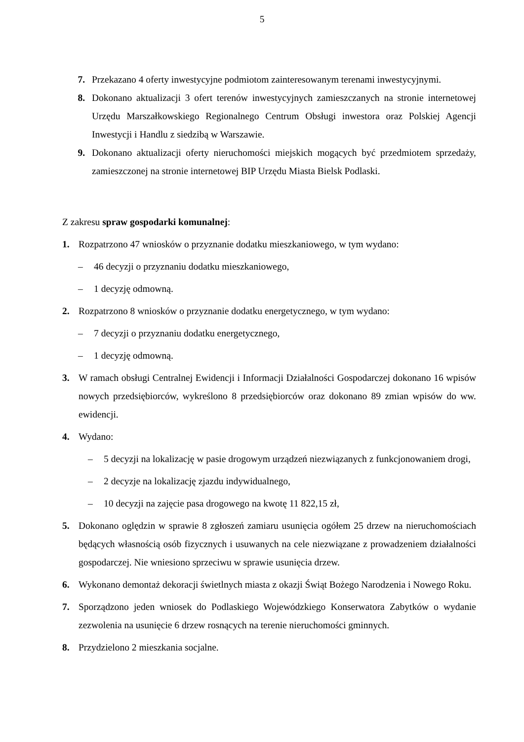5
7. Przekazano 4 oferty inwestycyjne podmiotom zainteresowanym terenami inwestycyjnymi.
8. Dokonano aktualizacji 3 ofert terenów inwestycyjnych zamieszczanych na stronie internetowej Urzędu Marszałkowskiego Regionalnego Centrum Obsługi inwestora oraz Polskiej Agencji Inwestycji i Handlu z siedzibą w Warszawie.
9. Dokonano aktualizacji oferty nieruchomości miejskich mogących być przedmiotem sprzedaży, zamieszczonej na stronie internetowej BIP Urzędu Miasta Bielsk Podlaski.
Z zakresu spraw gospodarki komunalnej:
1. Rozpatrzono 47 wniosków o przyznanie dodatku mieszkaniowego, w tym wydano:
– 46 decyzji o przyznaniu dodatku mieszkaniowego,
– 1 decyzję odmowną.
2. Rozpatrzono 8 wniosków o przyznanie dodatku energetycznego, w tym wydano:
– 7 decyzji o przyznaniu dodatku energetycznego,
– 1 decyzję odmowną.
3. W ramach obsługi Centralnej Ewidencji i Informacji Działalności Gospodarczej dokonano 16 wpisów nowych przedsiębiorców, wykreślono 8 przedsiębiorców oraz dokonano 89 zmian wpisów do ww. ewidencji.
4. Wydano:
– 5 decyzji na lokalizację w pasie drogowym urządzeń niezwiązanych z funkcjonowaniem drogi,
– 2 decyzje na lokalizację zjazdu indywidualnego,
– 10 decyzji na zajęcie pasa drogowego na kwotę 11 822,15 zł,
5. Dokonano oględzin w sprawie 8 zgłoszeń zamiaru usunięcia ogółem 25 drzew na nieruchomościach będących własnością osób fizycznych i usuwanych na cele niezwiązane z prowadzeniem działalności gospodarczej. Nie wniesiono sprzeciwu w sprawie usunięcia drzew.
6. Wykonano demontaż dekoracji świetlnych miasta z okazji Świąt Bożego Narodzenia i Nowego Roku.
7. Sporządzono jeden wniosek do Podlaskiego Wojewódzkiego Konserwatora Zabytków o wydanie zezwolenia na usunięcie 6 drzew rosnących na terenie nieruchomości gminnych.
8. Przydzielono 2 mieszkania socjalne.